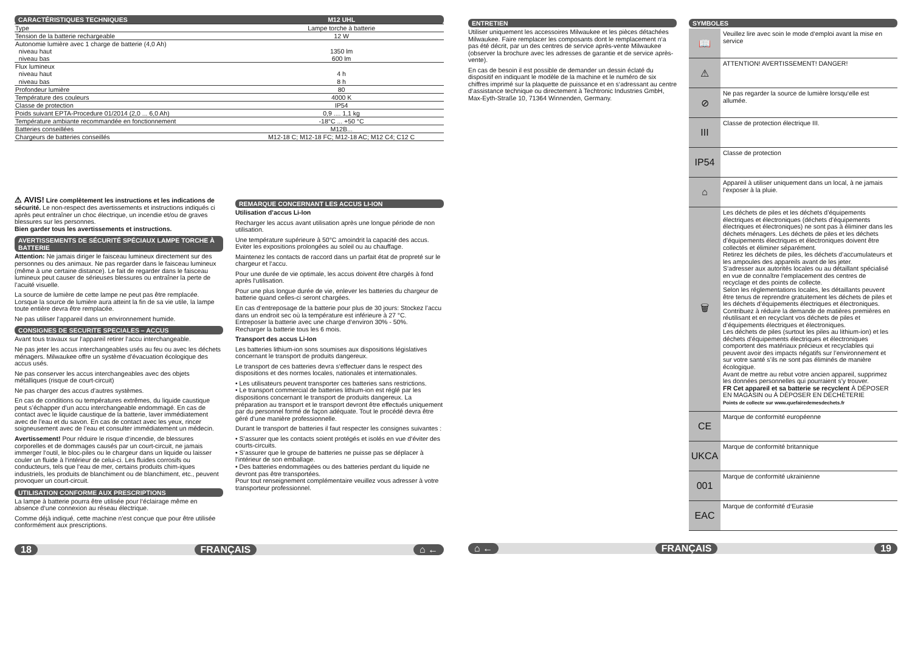| CARACTÉRISTIQUES TECHNIQUES | M12 UHL |
| Type | Lampe torche à batterie |
| Tension de la batterie rechargeable | 12 W |
| Autonomie lumière avec 1 charge de batterie (4,0 Ah) niveau haut niveau bas | 1350 lm 600 lm |
| Flux lumineux niveau haut niveau bas | 4 h 8 h |
| Profondeur lumière | 80 |
| Température des couleurs | 4000 K |
| Classe de protection | IP54 |
| Poids suivant EPTA-Procedure 01/2014 (2,0 ... 6,0 Ah) | 0,9 .... 1,1 kg |
| Température ambiante recommandée en fonctionnement | -18°C ... +50 °C |
| Batteries conseillées | M12B... |
| Chargeurs de batteries conseillés | M12-18 C; M12-18 FC; M12-18 AC; M12 C4; C12 C |
⚠ AVIS! Lire complètement les instructions et les indications de sécurité. Le non-respect des avertissements et instructions indiqués ci après peut entraîner un choc électrique, un incendie et/ou de graves blessures sur les personnes.
Bien garder tous les avertissements et instructions.
AVERTISSEMENTS DE SÉCURITÉ SPÉCIAUX LAMPE TORCHE À BATTERIE
Attention: Ne jamais diriger le faisceau lumineux directement sur des personnes ou des animaux. Ne pas regarder dans le faisceau lumineux (même à une certaine distance). Le fait de regarder dans le faisceau lumineux peut causer de sérieuses blessures ou entraîner la perte de l’acuité visuelle.
La source de lumière de cette lampe ne peut pas être remplacée. Lorsque la source de lumière aura atteint la fin de sa vie utile, la lampe toute entière devra être remplacée.
Ne pas utiliser l‘appareil dans un environnement humide.
CONSIGNES DE SECURITE SPECIALES – ACCUS
Avant tous travaux sur l‘appareil retirer l‘accu interchangeable.
Ne pas jeter les accus interchangeables usés au feu ou avec les déchets ménagers. Milwaukee offre un système d’évacuation écologique des accus usés.
Ne pas conserver les accus interchangeables avec des objets métalliques (risque de court-circuit)
Ne pas charger des accus d’autres systèmes.
En cas de conditions ou températures extrêmes, du liquide caustique peut s’échapper d’un accu interchangeable endommagé. En cas de contact avec le liquide caustique de la batterie, laver immédiatement avec de l’eau et du savon. En cas de contact avec les yeux, rincer soigneusement avec de l’eau et consulter immédiatement un médecin.
Avertissement! Pour réduire le risque d‘incendie, de blessures corporelles et de dommages causés par un court-circuit, ne jamais immerger l‘outil, le bloc-piles ou le chargeur dans un liquide ou laisser couler un fluide à l‘intérieur de celui-ci. Les fluides corrosifs ou conducteurs, tels que l‘eau de mer, certains produits chim-iques industriels, les produits de blanchiment ou de blanchiment, etc., peuvent provoquer un court-circuit.
UTILISATION CONFORME AUX PRESCRIPTIONS
La lampe à batterie pourra être utilisée pour l‘éclairage même en absence d‘une connexion au réseau électrique.
Comme déjà indiqué, cette machine n’est conçue que pour être utilisée conformément aux prescriptions.
REMARQUE CONCERNANT LES ACCUS LI-ION
Utilisation d’accus Li-Ion
Recharger les accus avant utilisation après une longue période de non utilisation.
Une température supérieure à 50°C amoindrit la capacité des accus. Eviter les expositions prolongées au soleil ou au chauffage.
Maintenez les contacts de raccord dans un parfait état de propreté sur le chargeur et l‘accu.
Pour une durée de vie optimale, les accus doivent être chargés à fond après l‘utilisation.
Pour une plus longue durée de vie, enlever les batteries du chargeur de batterie quand celles-ci seront chargées.
En cas d‘entreposage de la batterie pour plus de 30 jours: Stockez l’accu dans un endroit sec où la température est inférieure à 27 °C.
Entreposer la batterie avec une charge d‘environ 30% - 50%.
Recharger la batterie tous les 6 mois.
Transport des accus Li-Ion
Les batteries lithium-ion sons soumises aux dispositions législatives concernant le transport de produits dangereux.
Le transport de ces batteries devra s‘effectuer dans le respect des dispositions et des normes locales, nationales et internationales.
• Les utilisateurs peuvent transporter ces batteries sans restrictions.
• Le transport commercial de batteries lithium-ion est réglé par les dispositions concernant le transport de produits dangereux. La préparation au transport et le transport devront être effectués uniquement par du personnel formé de façon adéquate. Tout le procédé devra être géré d‘une manière professionnelle.
Durant le transport de batteries il faut respecter les consignes suivantes :
• S‘assurer que les contacts soient protégés et isolés en vue d‘éviter des courts-circuits.
• S‘assurer que le groupe de batteries ne puisse pas se déplacer à l‘intérieur de son emballage.
• Des batteries endommagées ou des batteries perdant du liquide ne devront pas être transportées.
Pour tout renseignement complémentaire veuillez vous adresser à votre transporteur professionnel.
18 FRANÇAIS ⌂ ←
ENTRETIEN
Utiliser uniquement les accessoires Milwaukee et les pièces détachées Milwaukee. Faire remplacer les composants dont le remplacement n‘a pas été décrit, par un des centres de service après-vente Milwaukee (observer la brochure avec les adresses de garantie et de service après-vente).
En cas de besoin il est possible de demander un dessin éclaté du dispositif en indiquant le modèle de la machine et le numéro de six chiffres imprimé sur la plaquette de puissance et en s‘adressant au centre d‘assistance technique ou directement à Techtronic Industries GmbH, Max-Eyth-Straße 10, 71364 Winnenden, Germany.
SYMBOLES
📖
Veuillez lire avec soin le mode d‘emploi avant la mise en service
⚠
ATTENTION! AVERTISSEMENT! DANGER!
⊘
Ne pas regarder la source de lumière lorsqu‘elle est allumée.
III
Classe de protection électrique III.
IP54
Classe de protection
⌂
Appareil à utiliser uniquement dans un local, à ne jamais l’exposer à la pluie.
🗑
Les déchets de piles et les déchets d’équipements électriques et électroniques (déchets d’équipements électriques et électroniques) ne sont pas à éliminer dans les déchets ménagers. Les déchets de piles et les déchets d’équipements électriques et électroniques doivent être collectés et éliminer séparément.
Retirez les déchets de piles, les déchets d’accumulateurs et les ampoules des appareils avant de les jeter.
S‘adresser aux autorités locales ou au détaillant spécialisé en vue de connaître l‘emplacement des centres de recyclage et des points de collecte.
Selon les réglementations locales, les détaillants peuvent être tenus de reprendre gratuitement les déchets de piles et les déchets d’équipements électriques et électroniques.
Contribuez à réduire la demande de matières premières en réutilisant et en recyclant vos déchets de piles et d’équipements électriques et électroniques.
Les déchets de piles (surtout les piles au lithium-ion) et les déchets d’équipements électriques et électroniques comportent des matériaux précieux et recyclables qui peuvent avoir des impacts négatifs sur l’environnement et sur votre santé s’ils ne sont pas éliminés de manière écologique.
Avant de mettre au rebut votre ancien appareil, supprimez les données personnelles qui pourraient s’y trouver.
FR Cet appareil et sa batterie se recyclent À DÉPOSER EN MAGASIN ou À DÉPOSER EN DÉCHÈTERIE
Points de collecte sur www.quefairedemesdechets.fr
CE
Marque de conformité européenne
UKCA
Marque de conformité britannique
001
Marque de conformité ukrainienne
EAC
Marque de conformité d‘Eurasie
⌂ ← FRANÇAIS 19